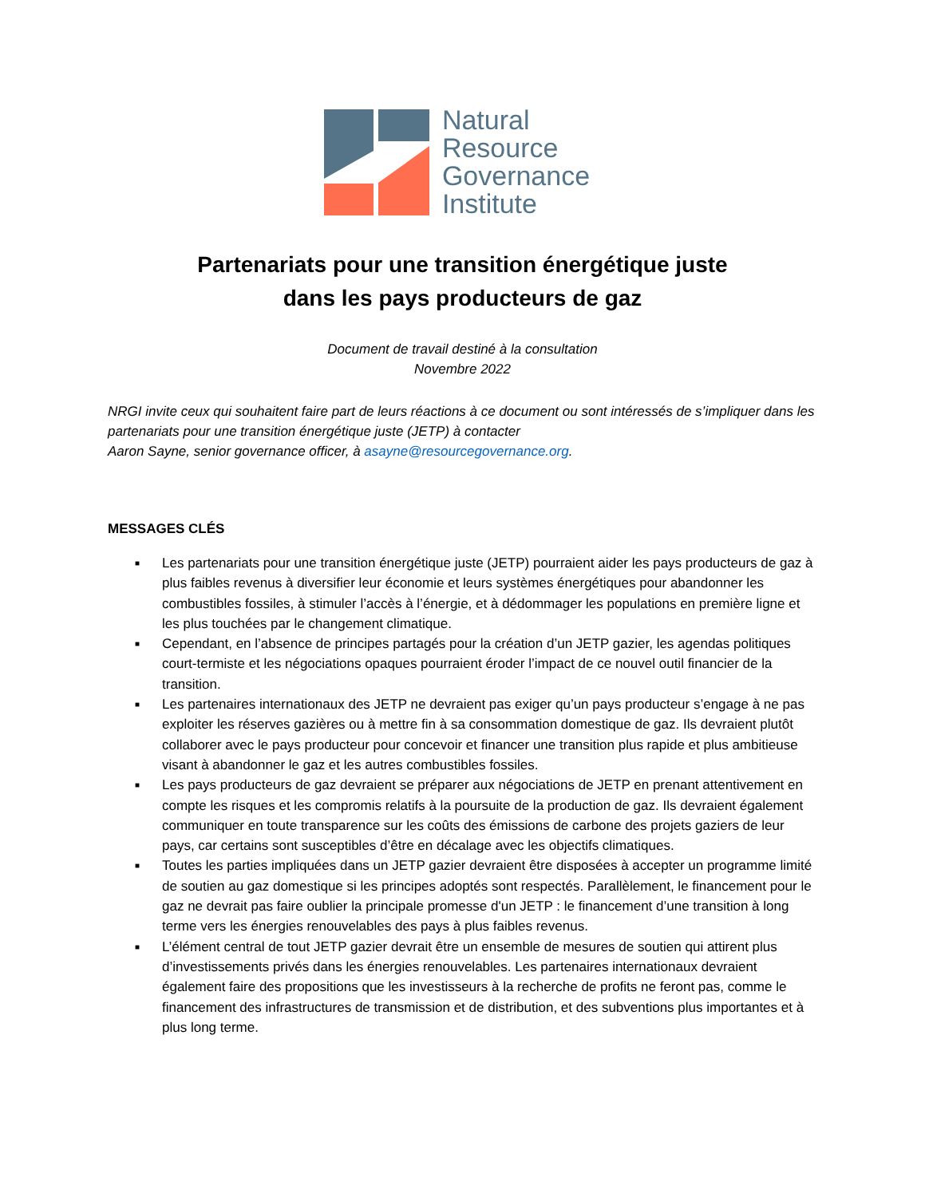Natural
Resource
Governance
Institute
Partenariats pour une transition énergétique juste
dans les pays producteurs de gaz
Document de travail destiné à la consultation
Novembre 2022
NRGI invite ceux qui souhaitent faire part de leurs réactions à ce document ou sont intéressés de s’impliquer dans les partenariats pour une transition énergétique juste (JETP) à contacter
Aaron Sayne, senior governance officer, à asayne@resourcegovernance.org.
MESSAGES CLÉS
■ Les partenariats pour une transition énergétique juste (JETP) pourraient aider les pays producteurs de gaz à plus faibles revenus à diversifier leur économie et leurs systèmes énergétiques pour abandonner les combustibles fossiles, à stimuler l’accès à l’énergie, et à dédommager les populations en première ligne et les plus touchées par le changement climatique.
■ Cependant, en l’absence de principes partagés pour la création d’un JETP gazier, les agendas politiques court-termiste et les négociations opaques pourraient éroder l’impact de ce nouvel outil financier de la transition.
■ Les partenaires internationaux des JETP ne devraient pas exiger qu’un pays producteur s’engage à ne pas exploiter les réserves gazières ou à mettre fin à sa consommation domestique de gaz. Ils devraient plutôt collaborer avec le pays producteur pour concevoir et financer une transition plus rapide et plus ambitieuse visant à abandonner le gaz et les autres combustibles fossiles.
■ Les pays producteurs de gaz devraient se préparer aux négociations de JETP en prenant attentivement en compte les risques et les compromis relatifs à la poursuite de la production de gaz. Ils devraient également communiquer en toute transparence sur les coûts des émissions de carbone des projets gaziers de leur pays, car certains sont susceptibles d’être en décalage avec les objectifs climatiques.
■ Toutes les parties impliquées dans un JETP gazier devraient être disposées à accepter un programme limité de soutien au gaz domestique si les principes adoptés sont respectés. Parallèlement, le financement pour le gaz ne devrait pas faire oublier la principale promesse d'un JETP : le financement d’une transition à long terme vers les énergies renouvelables des pays à plus faibles revenus.
■ L’élément central de tout JETP gazier devrait être un ensemble de mesures de soutien qui attirent plus d’investissements privés dans les énergies renouvelables. Les partenaires internationaux devraient également faire des propositions que les investisseurs à la recherche de profits ne feront pas, comme le financement des infrastructures de transmission et de distribution, et des subventions plus importantes et à plus long terme.